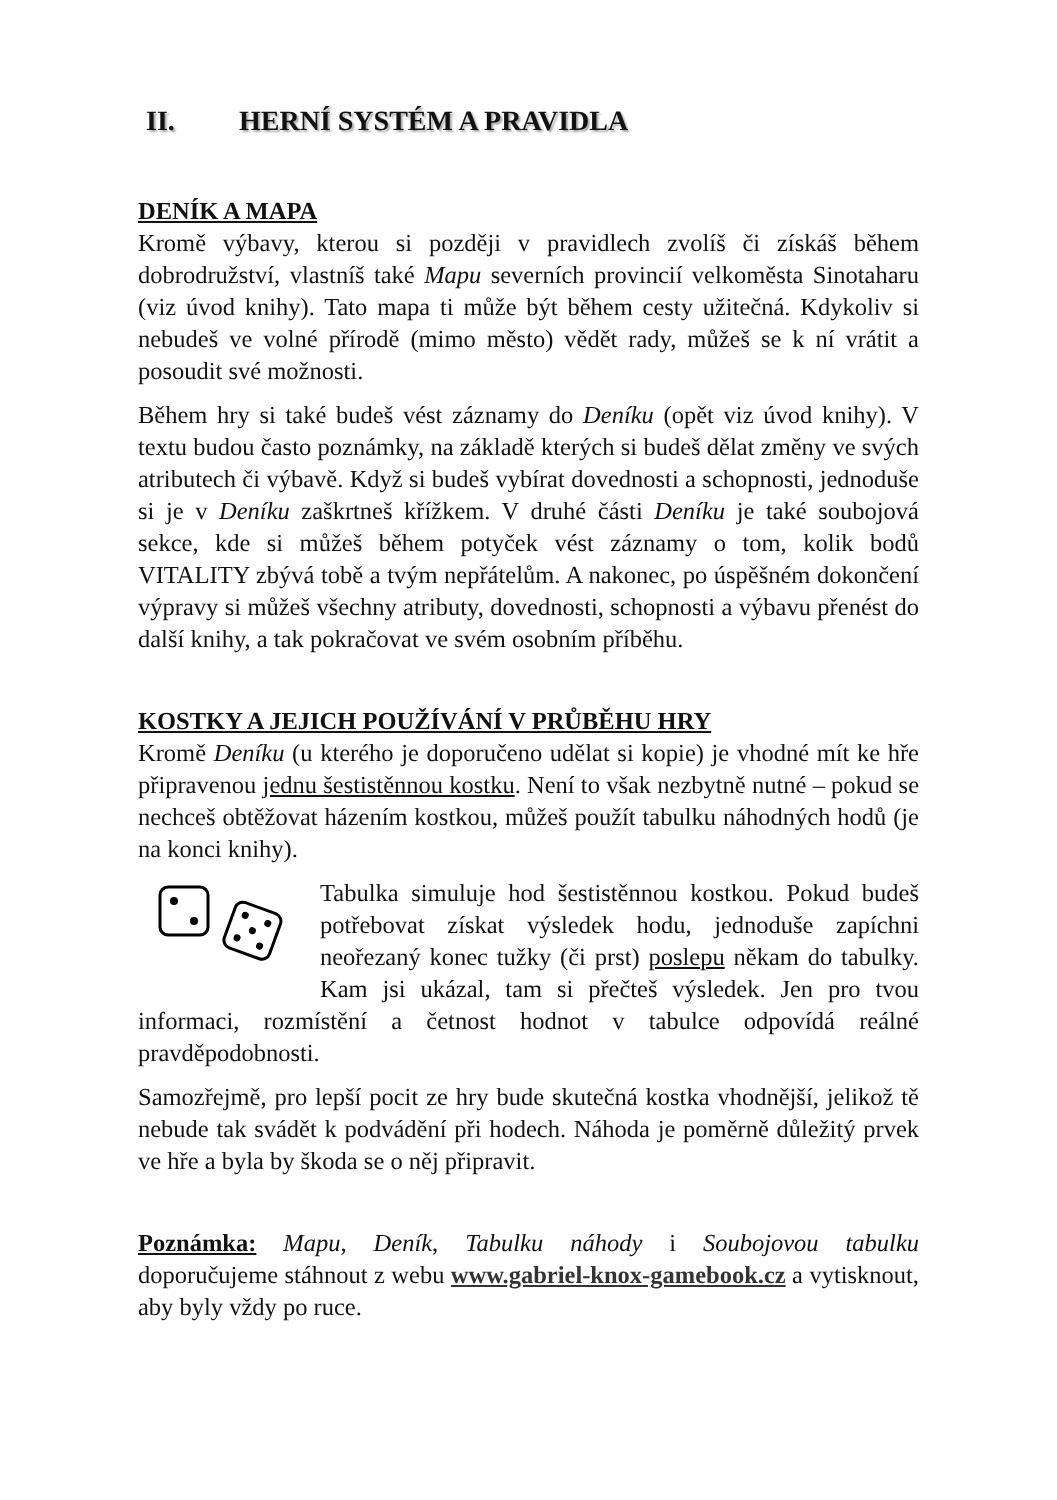II. HERNÍ SYSTÉM A PRAVIDLA
DENÍK A MAPA
Kromě výbavy, kterou si později v pravidlech zvolíš či získáš během dobrodružství, vlastníš také Mapu severních provincií velkoměsta Sinotaharu (viz úvod knihy). Tato mapa ti může být během cesty užitečná. Kdykoliv si nebudeš ve volné přírodě (mimo město) vědět rady, můžeš se k ní vrátit a posoudit své možnosti.
Během hry si také budeš vést záznamy do Deníku (opět viz úvod knihy). V textu budou často poznámky, na základě kterých si budeš dělat změny ve svých atributech či výbavě. Když si budeš vybírat dovednosti a schopnosti, jednoduše si je v Deníku zaškrtneš křížkem. V druhé části Deníku je také soubojová sekce, kde si můžeš během potyček vést záznamy o tom, kolik bodů VITALITY zbývá tobě a tvým nepřátelům. A nakonec, po úspěšném dokončení výpravy si můžeš všechny atributy, dovednosti, schopnosti a výbavu přenést do další knihy, a tak pokračovat ve svém osobním příběhu.
KOSTKY A JEJICH POUŽÍVÁNÍ V PRŮBĚHU HRY
Kromě Deníku (u kterého je doporučeno udělat si kopie) je vhodné mít ke hře připravenou jednu šestistěnnou kostku. Není to však nezbytně nutné – pokud se nechceš obtěžovat házením kostkou, můžeš použít tabulku náhodných hodů (je na konci knihy).
Tabulka simuluje hod šestistěnnou kostkou. Pokud budeš potřebovat získat výsledek hodu, jednoduše zapíchni neořezaný konec tužky (či prst) poslepu někam do tabulky. Kam jsi ukázal, tam si přečteš výsledek. Jen pro tvou informaci, rozmístění a četnost hodnot v tabulce odpovídá reálné pravděpodobnosti.
Samozřejmě, pro lepší pocit ze hry bude skutečná kostka vhodnější, jelikož tě nebude tak svádět k podvádění při hodech. Náhoda je poměrně důležitý prvek ve hře a byla by škoda se o něj připravit.
Poznámka: Mapu, Deník, Tabulku náhody i Soubojovou tabulku doporučujeme stáhnout z webu www.gabriel-knox-gamebook.cz a vytisknout, aby byly vždy po ruce.